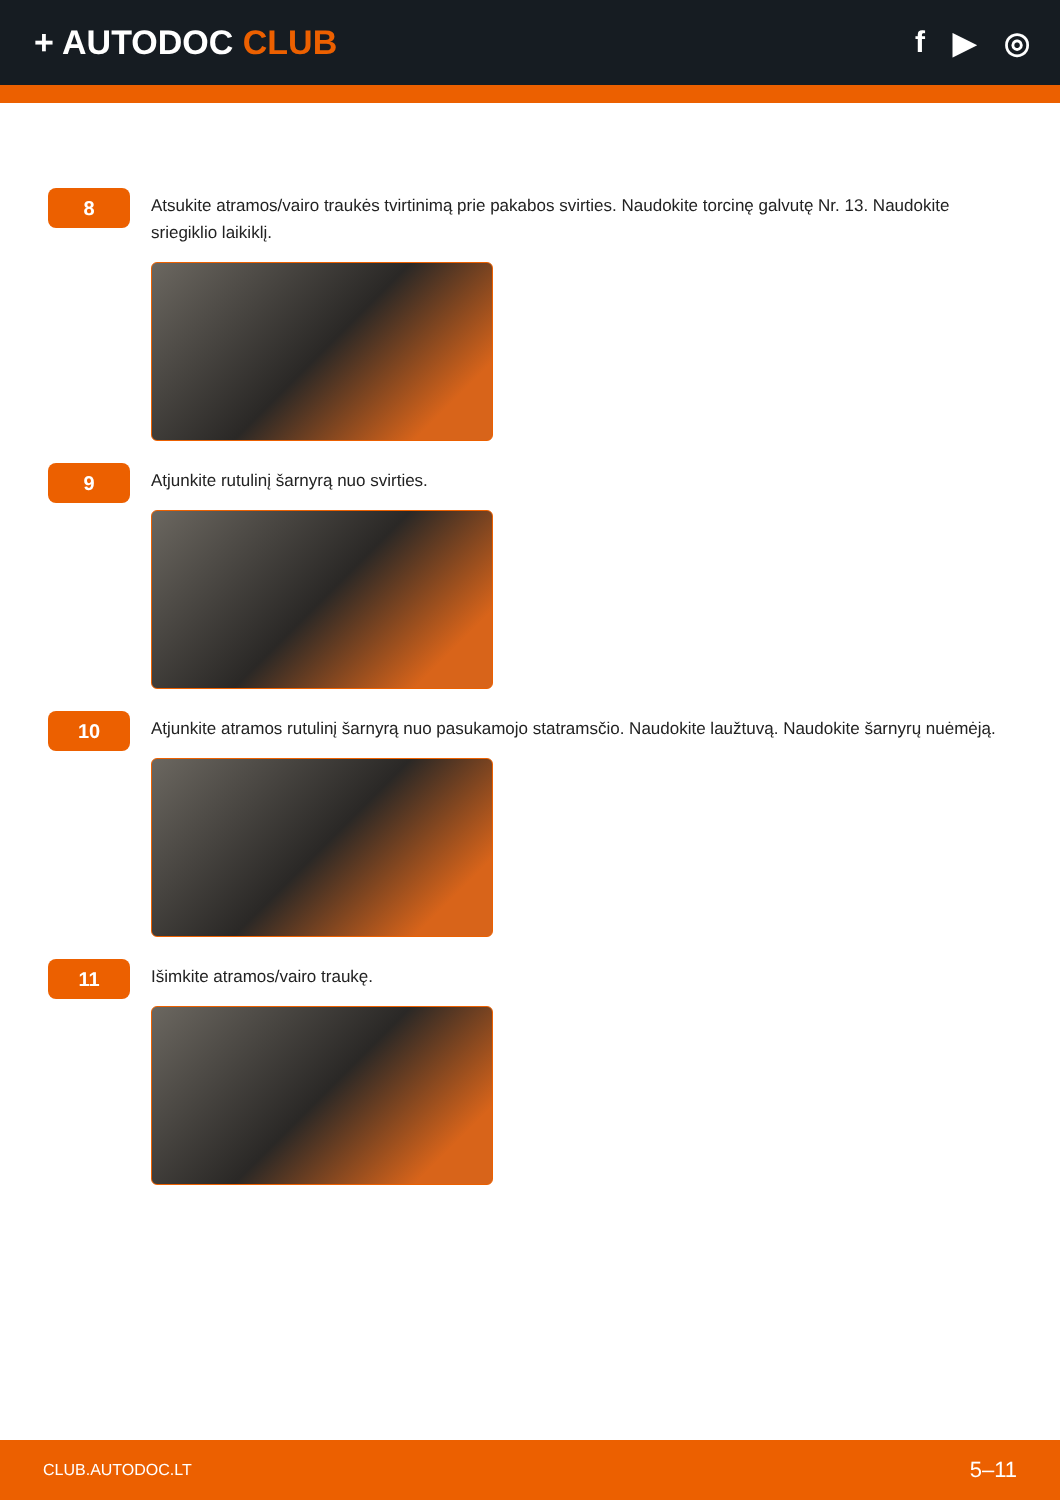+ AUTODOC CLUB f ▶ ◎
8
Atsukite atramos/vairo traukės tvirtinimą prie pakabos svirties. Naudokite torcinę galvutę Nr. 13. Naudokite sriegiklio laikiklį.
9
Atjunkite rutulinį šarnyrą nuo svirties.
10
Atjunkite atramos rutulinį šarnyrą nuo pasukamojo statramsčio. Naudokite laužtuvą. Naudokite šarnyrų nuėmėją.
11
Išimkite atramos/vairo traukę.
CLUB.AUTODOC.LT 5–11